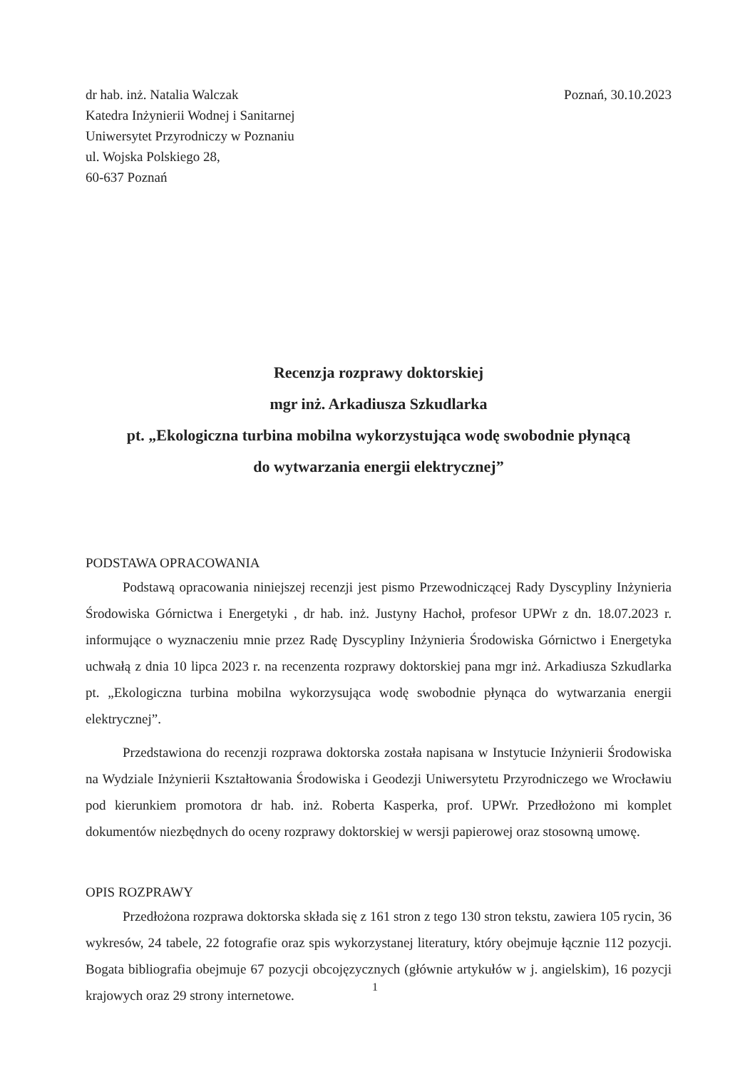dr hab. inż. Natalia Walczak
Katedra Inżynierii Wodnej i Sanitarnej
Uniwersytet Przyrodniczy w Poznaniu
ul. Wojska Polskiego 28,
60-637 Poznań
Poznań, 30.10.2023
Recenzja rozprawy doktorskiej
mgr inż. Arkadiusza Szkudlarka
pt. „Ekologiczna turbina mobilna wykorzystująca wodę swobodnie płynącą
do wytwarzania energii elektrycznej”
PODSTAWA OPRACOWANIA
Podstawą opracowania niniejszej recenzji jest pismo Przewodniczącej Rady Dyscypliny Inżynieria Środowiska Górnictwa i Energetyki , dr hab. inż. Justyny Hachoł, profesor UPWr z dn. 18.07.2023 r. informujące o wyznaczeniu mnie przez Radę Dyscypliny Inżynieria Środowiska Górnictwo i Energetyka uchwałą z dnia 10 lipca 2023 r. na recenzenta rozprawy doktorskiej pana mgr inż. Arkadiusza Szkudlarka pt. „Ekologiczna turbina mobilna wykorzysująca wodę swobodnie płynąca do wytwarzania energii elektrycznej”.
Przedstawiona do recenzji rozprawa doktorska została napisana w Instytucie Inżynierii Środowiska na Wydziale Inżynierii Kształtowania Środowiska i Geodezji Uniwersytetu Przyrodniczego we Wrocławiu pod kierunkiem promotora dr hab. inż. Roberta Kasperka, prof. UPWr. Przedłożono mi komplet dokumentów niezbędnych do oceny rozprawy doktorskiej w wersji papierowej oraz stosowną umowę.
OPIS ROZPRAWY
Przedłożona rozprawa doktorska składa się z 161 stron z tego 130 stron tekstu, zawiera 105 rycin, 36 wykresów, 24 tabele, 22 fotografie oraz spis wykorzystanej literatury, który obejmuje łącznie 112 pozycji. Bogata bibliografia obejmuje 67 pozycji obcojęzycznych (głównie artykułów w j. angielskim), 16 pozycji krajowych oraz 29 strony internetowe.
1